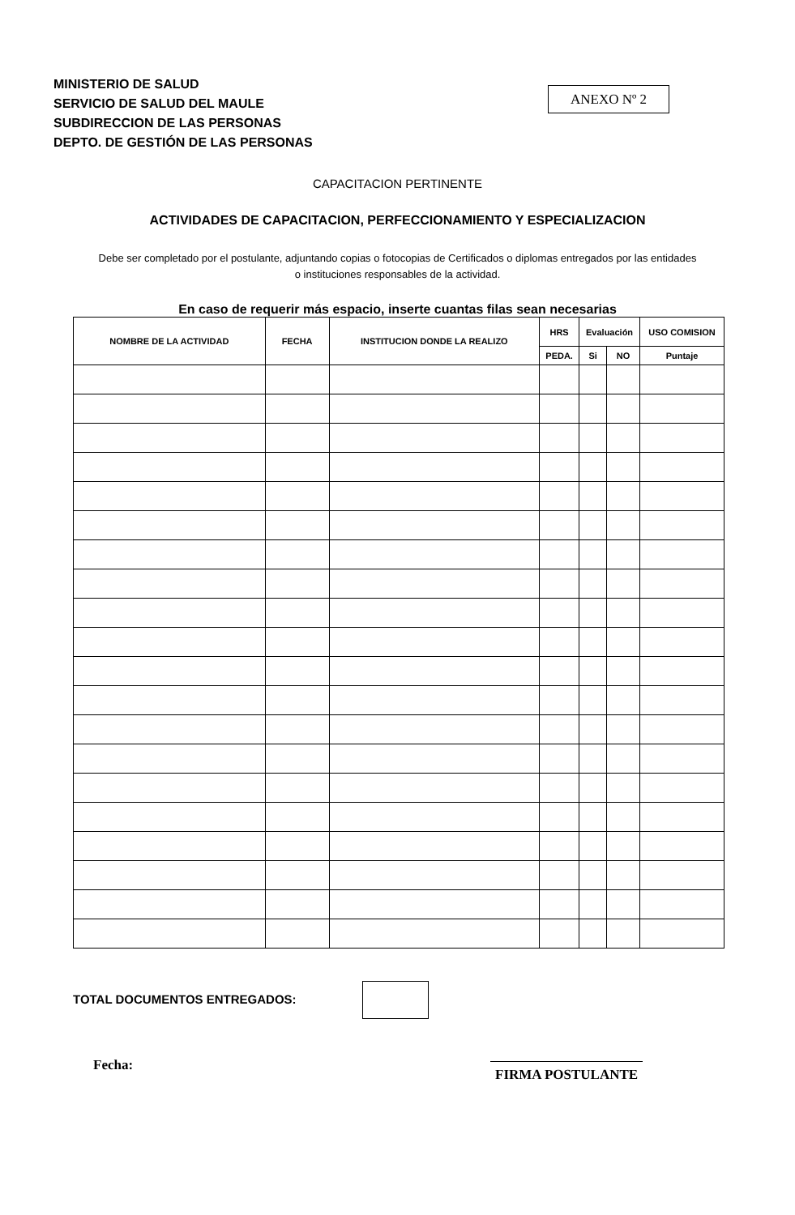MINISTERIO DE SALUD
SERVICIO DE SALUD DEL MAULE
SUBDIRECCION DE LAS PERSONAS
DEPTO. DE GESTIÓN DE LAS PERSONAS
ANEXO Nº 2
CAPACITACION PERTINENTE
ACTIVIDADES DE CAPACITACION, PERFECCIONAMIENTO Y ESPECIALIZACION
Debe ser completado por el postulante, adjuntando copias o fotocopias de Certificados o diplomas entregados por las entidades o instituciones responsables de la actividad.
En caso de requerir más espacio, inserte cuantas filas sean necesarias
| NOMBRE DE LA ACTIVIDAD | FECHA | INSTITUCION DONDE LA REALIZO | HRS | Evaluación | | USO COMISION |
| --- | --- | --- | --- | --- | --- | --- |
| | | | PEDA. | Si | NO | Puntaje |
TOTAL DOCUMENTOS ENTREGADOS:
Fecha:
FIRMA POSTULANTE